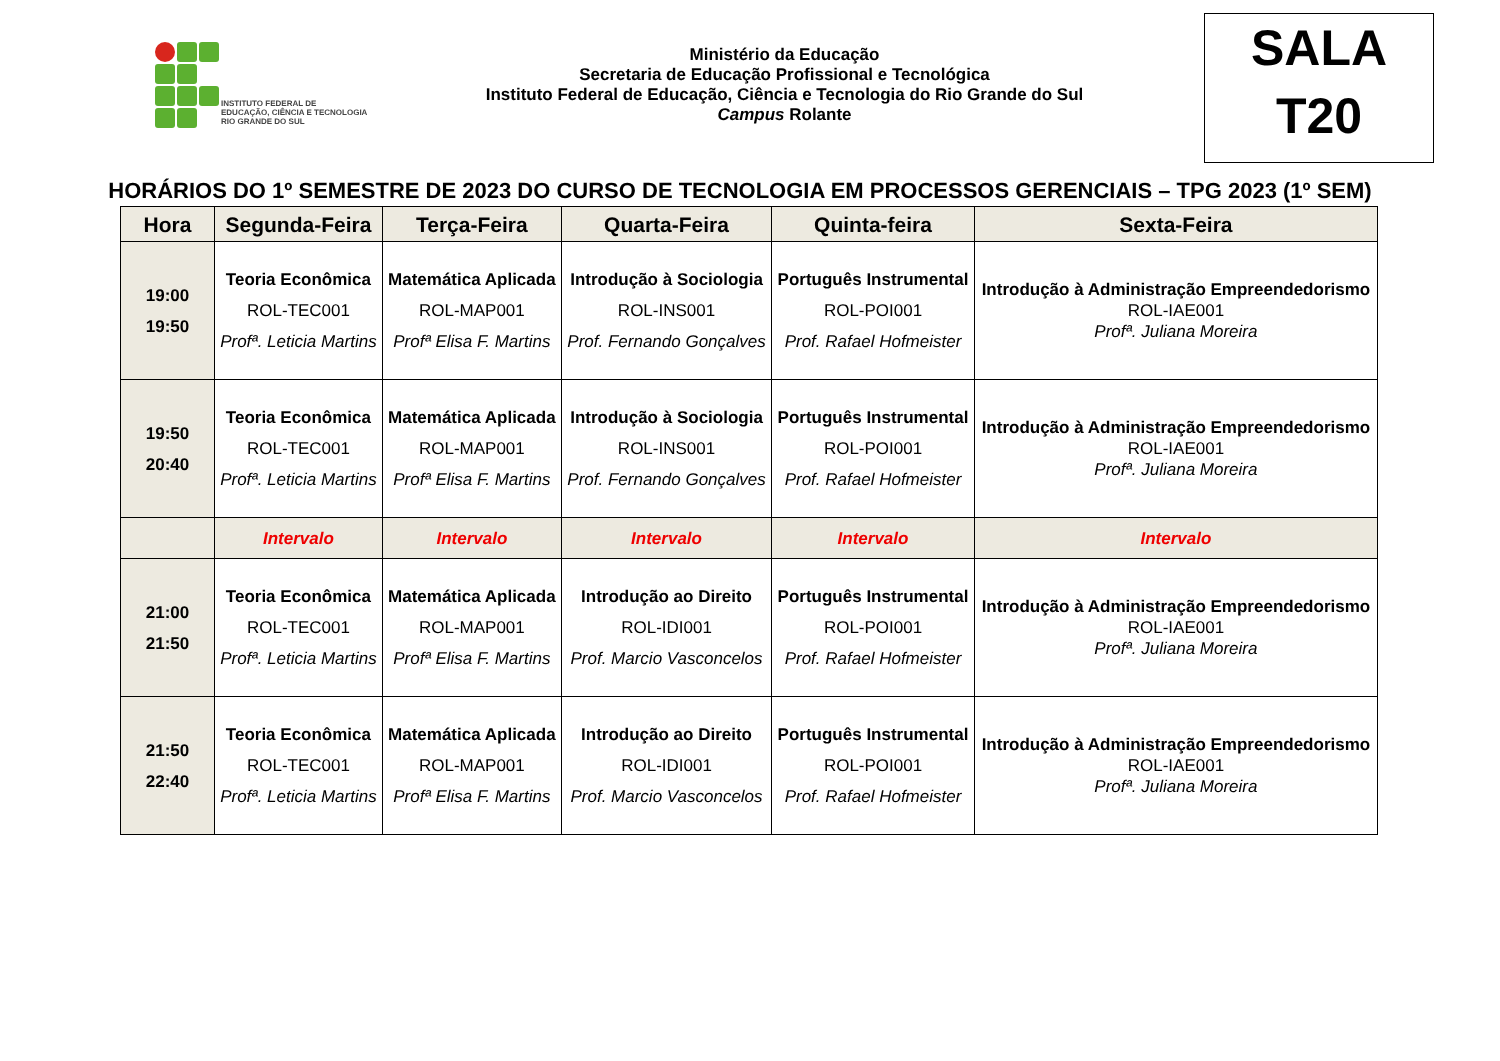INSTITUTO FEDERAL DE
EDUCAÇÃO, CIÊNCIA E TECNOLOGIA
RIO GRANDE DO SUL
Ministério da Educação
Secretaria de Educação Profissional e Tecnológica
Instituto Federal de Educação, Ciência e Tecnologia do Rio Grande do Sul
Campus Rolante
SALA
T20
HORÁRIOS DO 1º SEMESTRE DE 2023 DO CURSO DE TECNOLOGIA EM PROCESSOS GERENCIAIS – TPG 2023 (1º SEM)
| Hora | Segunda-Feira | Terça-Feira | Quarta-Feira | Quinta-feira | Sexta-Feira |
| --- | --- | --- | --- | --- | --- |
| 19:00 19:50 | Teoria Econômica ROL-TEC001 Profª. Leticia Martins | Matemática Aplicada ROL-MAP001 Profª Elisa F. Martins | Introdução à Sociologia ROL-INS001 Prof. Fernando Gonçalves | Português Instrumental ROL-POI001 Prof. Rafael Hofmeister | Introdução à Administração Empreendedorismo ROL-IAE001 Profª. Juliana Moreira |
| 19:50 20:40 | Teoria Econômica ROL-TEC001 Profª. Leticia Martins | Matemática Aplicada ROL-MAP001 Profª Elisa F. Martins | Introdução à Sociologia ROL-INS001 Prof. Fernando Gonçalves | Português Instrumental ROL-POI001 Prof. Rafael Hofmeister | Introdução à Administração Empreendedorismo ROL-IAE001 Profª. Juliana Moreira |
| | Intervalo | Intervalo | Intervalo | Intervalo | Intervalo |
| 21:00 21:50 | Teoria Econômica ROL-TEC001 Profª. Leticia Martins | Matemática Aplicada ROL-MAP001 Profª Elisa F. Martins | Introdução ao Direito ROL-IDI001 Prof. Marcio Vasconcelos | Português Instrumental ROL-POI001 Prof. Rafael Hofmeister | Introdução à Administração Empreendedorismo ROL-IAE001 Profª. Juliana Moreira |
| 21:50 22:40 | Teoria Econômica ROL-TEC001 Profª. Leticia Martins | Matemática Aplicada ROL-MAP001 Profª Elisa F. Martins | Introdução ao Direito ROL-IDI001 Prof. Marcio Vasconcelos | Português Instrumental ROL-POI001 Prof. Rafael Hofmeister | Introdução à Administração Empreendedorismo ROL-IAE001 Profª. Juliana Moreira |